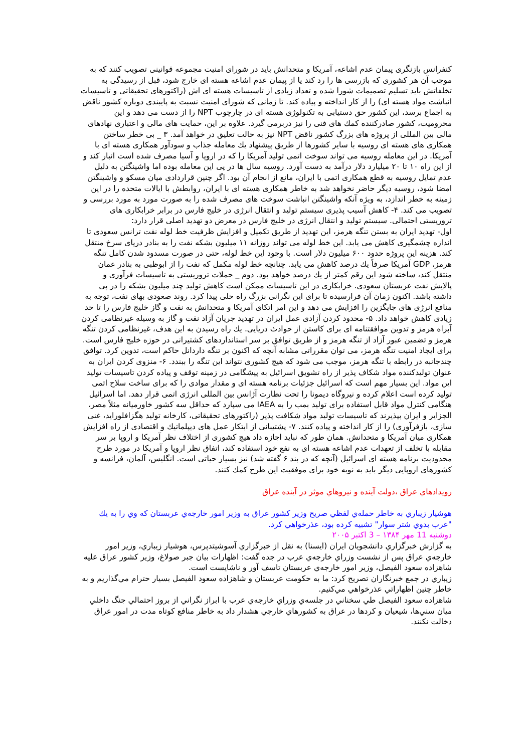کنفرانس بازنگری پیمان عدم اشاعه، آمریکا و متحدانش باید در شورای امنیت مجموعه قوانینی تصویب کنند که به موجب آن هر کشوری که بازرسی ها را رد کند یا از پیمان عدم اشاعه هسته ای خارج شود، قبل از رسیدگی به تخلفاتش باید تسلیم تصمیمات شورا شده و تعداد زیادی از تاسیسات هسته ای اش (راکتورهای تحقیقاتی و تاسیسات انباشت مواد هسته ای) را از کار انداخته و پیاده کند. تا زمانی که شورای امنیت نسبت به پایبندی دوباره کشور ناقض به اجماع برسد، این کشور حق دستیابی به تکنولوژی هسته ای در چارچوب NPT را از دست می دهد و این محرومیت، کشور صادرکننده کمك های فنی را نیز دربرمی گیرد. علاوه بر این، حمایت های مالی و اعتباری نهادهای مالی بین المللی از پروژه های بزرگ کشور ناقض NPT نیز به حالت تعلیق در خواهد آمد. ٣ _ بی خطر ساختن همکاری های هسته ای روسیه با سایر کشورها از طریق پیشنهاد یك معامله جذاب و سودآور همکاری هسته ای با آمریکا. در این معامله روسیه می تواند سوخت اتمی تولید آمریکا را که در اروپا و آسیا مصرف شده است انبار کند و از این راه ١٠ تا ٢٠ میلیارد دلار درآمد به دست آورد. روسیه سال ها در پی این معامله بوده اما واشینگتن به دلیل عدم تمایل روسیه به قطع همکاری اتمی با ایران، مانع از انجام آن بود. اگر چنین قراردادی میان مسکو و واشینگتن امضا شود، روسیه دیگر حاضر نخواهد شد به خاطر همکاری هسته ای با ایران، روابطش با ایالات متحده را در این زمینه به خطر اندازد، به ویژه آنکه واشینگتن انباشت سوخت های مصرف شده را به صورت مورد به مورد بررسی و تصویب می کند. ۴- کاهش آسیب پذیری سیستم تولید و انتقال انرژی در خلیج فارس در برابر خرابکاری های تروریستی احتمالی. سیستم تولید و انتقال انرژی در خلیج فارس در معرض دو تهدید اصلی قرار دارد:
اول- تهدید ایران به بستن تنگه هرمز، این تهدید از طریق تکمیل و افزایش ظرفیت خط لوله نفت ترانس سعودی تا اندازه چشمگیری کاهش می یابد. این خط لوله می تواند روزانه ١١ میلیون بشکه نفت را به بنادر دریای سرخ منتقل کند. هزینه این پروژه حدود ۶٠٠ میلیون دلار است. با وجود این خط لوله، حتی در صورت مسدود شدن کامل تنگه هرمز، GDP آمریکا صرفاً یك درصد کاهش می یابد. چنانچه خط لوله مکمل که نفت را از ابوظبی به بنادر عمان منتقل کند، ساخته شود این رقم کمتر از یك درصد خواهد بود. دوم _ حملات تروریستی به تاسیسات فرآوری و پالایش نفت عربستان سعودی. خرابکاری در این تاسیسات ممکن است کاهش تولید چند میلیون بشکه را در پی داشته باشد. اکنون زمان آن فرارسیده تا برای این نگرانی بزرگ راه حلی پیدا کرد. روند صعودی بهای نفت، توجه به منافع انرژی های جایگزین را افزایش می دهد و این امر اتکای آمریکا و متحدانش به نفت و گاز خلیج فارس را تا حد زیادی کاهش خواهد داد. ۵- محدود کردن آزادی عمل ایران در تهدید جریان آزاد نفت و گاز به وسیله غیرنظامی کردن آبراه هرمز و تدوین موافقتنامه ای برای کاستن از حوادث دریایی. یك راه رسیدن به این هدف، غیرنظامی کردن تنگه هرمز و تضمین عبور آزاد از تنگه هرمز و از طریق توافق بر سر استانداردهای کشتیرانی در حوزه خلیج فارس است. برای ایجاد امنیت تنگه هرمز، می توان مقرراتی مشابه آنچه که اکنون بر تنگه داردانل حاکم است، تدوین کرد. توافق چندجانبه در رابطه با تنگه هرمز، موجب می شود که هیچ کشوری نتواند این تنگه را ببندد. ۶- منزوی کردن ایران به عنوان تولیدکننده مواد شکاف پذیر از راه تشویق اسرائیل به پیشگامی در زمینه توقف و پیاده کردن تاسیسات تولید این مواد. این بسیار مهم است که اسرائیل جزئیات برنامه هسته ای و مقدار موادی را که برای ساخت سلاح اتمی تولید کرده است اعلام کرده و نیروگاه دیمونا را تحت نظارت آژانس بین المللی انرژی اتمی قرار دهد. اما اسرائیل هنگامی کنترل مواد قابل استفاده برای تولید بمب را به IAEA می سپارد که حداقل سه کشور خاورمیانه مثلاً مصر، الجزایر و ایران بپذیرند که تاسیسات تولید مواد شکافت پذیر (راکتورهای تحقیقاتی، کارخانه تولید هگزافلوراید، غنی سازی، بازفرآوری) را از کار انداخته و پیاده کنند. ٧- پشتیبانی از ابتکار عمل های دیپلماتیك و اقتصادی از راه افزایش همکاری میان آمریکا و متحدانش. همان طور که نباید اجازه داد هیچ کشوری از اختلاف نظر آمریکا و اروپا بر سر مقابله با تخلف از تعهدات عدم اشاعه هسته ای به نفع خود استفاده کند، اتفاق نظر اروپا و آمریکا در مورد طرح محدودیت برنامه هسته ای اسرائیل (آنچه که در بند ۶ گفته شد) نیز بسیار حیاتی است. انگلیس، آلمان، فرانسه و کشورهای اروپایی دیگر باید به نوبه خود برای موفقیت این طرح کمك کنند.
رويدادهاي عراق ،دولت آينده و نيروهاي موثر در آينده عراق
هوشيار زيباري به خاطر حمله‌ي لفظي صريح وزير كشور عراق به وزير امور خارجه‌ي عربستان كه وي را به يك "عرب بدوي شتر سوار" تشبيه كرده بود، عذرخواهي كرد.
دوشنبه 11 مهر ١٣٨۴ – 3 اكتبر ٢٠٠۵
به گزارش خبرگزاري دانشجويان ايران (ايسنا) به نقل از خبرگزاري آسوشيتدپرس، هوشيار زيباري، وزير امور خارجه‌ي عراق پس از نشست وزراي خارجه‌ي عرب در جده گفت: اظهارات بيان جبر صولاغ، وزير كشور عراق عليه شاهزاده سعود الفيصل، وزير امور خارجه‌ي عربستان تاسف آور و ناشايست است.
زيباري در جمع خبرنگاران تصريح كرد: ما به حكومت عربستان و شاهزاده سعود الفيصل بسيار حترام مي‌گذاريم و به خاطر چنين اظهاراتي عذرخواهي مي‌كنيم.
شاهزاده سعود الفيصل طي سخناني در جلسه‌ي وزراي خارجه‌ي عرب با ابراز نگراني از بروز احتمالي جنگ داخلي ميان سني‌ها، شيعيان و كردها در عراق به كشورهاي خارجي هشدار داد به خاطر منافع كوتاه مدت در امور عراق دخالت نكنند.